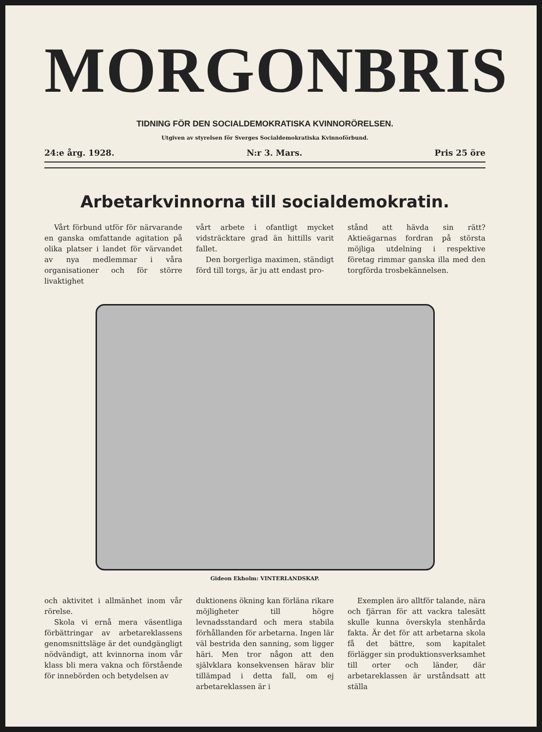MORGONBRIS
TIDNING FÖR DEN SOCIALDEMOKRATISKA KVINNORÖRELSEN.
Utgiven av styrelsen för Sverges Socialdemokratiska Kvinnoförbund.
24:e årg. 1928. N:r 3. Mars. Pris 25 öre
Arbetarkvinnorna till socialdemokratin.
Vårt förbund utför för närvarande en ganska omfattande agitation på olika platser i landet för värvandet av nya medlemmar i våra organisationer och för större livaktighet
vårt arbete i ofantligt mycket vidsträcktare grad än hittills varit fallet.
Den borgerliga maximen, ständigt förd till torgs, är ju att endast pro-
stånd att hävda sin rätt? Aktieägarnas fordran på största möjliga utdelning i respektive företag rimmar ganska illa med den torgförda trosbekännelsen.
Gideon Ekholm: VINTERLANDSKAP.
och aktivitet i allmänhet inom vår rörelse.
Skola vi ernå mera väsentliga förbättringar av arbetareklassens genomsnittsläge är det oundgängligt nödvändigt, att kvinnorna inom vår klass bli mera vakna och förstående för innebörden och betydelsen av
duktionens ökning kan förläna rikare möjligheter till högre levnadsstandard och mera stabila förhållanden för arbetarna. Ingen lär väl bestrida den sanning, som ligger häri. Men tror någon att den självklara konsekvensen härav blir tillämpad i detta fall, om ej arbetareklassen är i
Exemplen äro alltför talande, nära och fjärran för att vackra talesätt skulle kunna överskyla stenhårda fakta. Är det för att arbetarna skola få det bättre, som kapitalet förlägger sin produktionsverksamhet till orter och länder, där arbetareklassen är urståndsatt att ställa